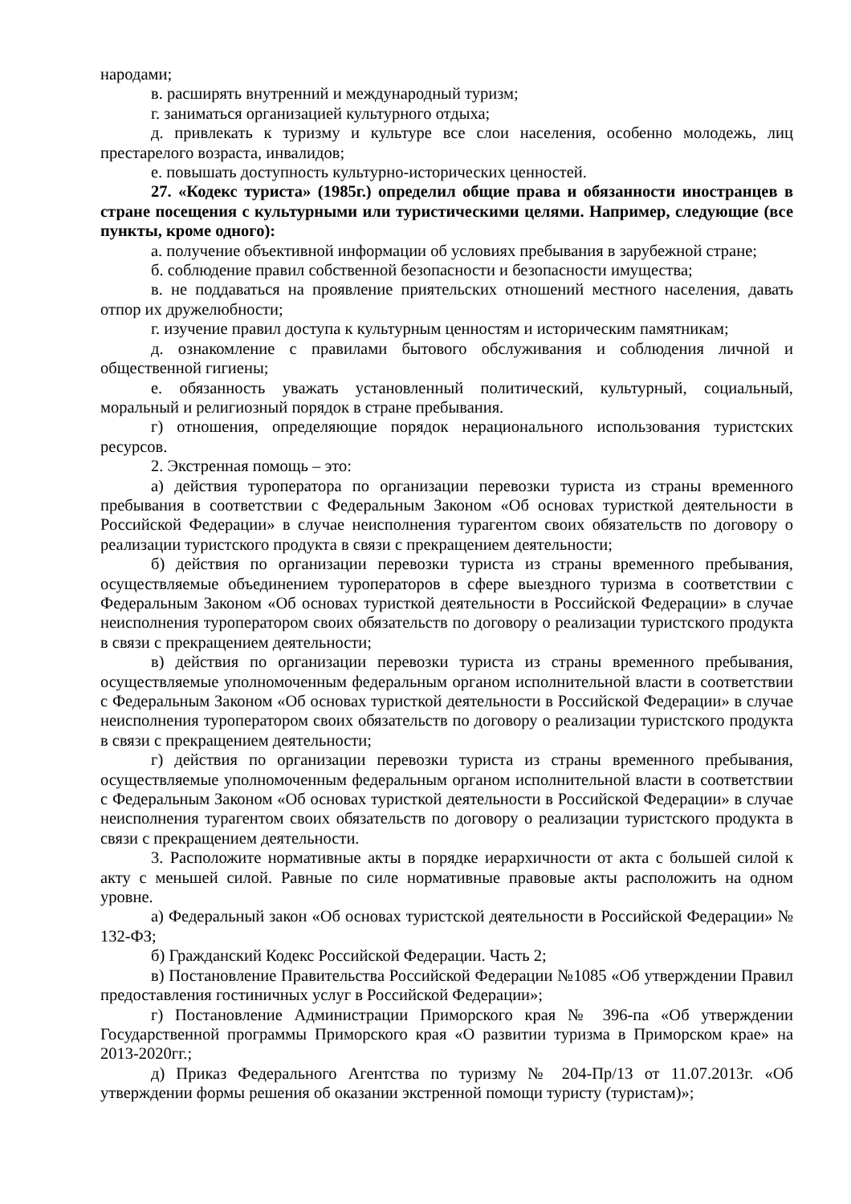народами;
в. расширять внутренний и международный туризм;
г. заниматься организацией культурного отдыха;
д. привлекать к туризму и культуре все слои населения, особенно молодежь, лиц престарелого возраста, инвалидов;
е. повышать доступность культурно-исторических ценностей.
27. «Кодекс туриста» (1985г.) определил общие права и обязанности иностранцев в стране посещения с культурными или туристическими целями. Например, следующие (все пункты, кроме одного):
а. получение объективной информации об условиях пребывания в зарубежной стране;
б. соблюдение правил собственной безопасности и безопасности имущества;
в. не поддаваться на проявление приятельских отношений местного населения, давать отпор их дружелюбности;
г. изучение правил доступа к культурным ценностям и историческим памятникам;
д. ознакомление с правилами бытового обслуживания и соблюдения личной и общественной гигиены;
е. обязанность уважать установленный политический, культурный, социальный, моральный и религиозный порядок в стране пребывания.
г) отношения, определяющие порядок нерационального использования туристских ресурсов.
2. Экстренная помощь – это:
а) действия туроператора по организации перевозки туриста из страны временного пребывания в соответствии с Федеральным Законом «Об основах туристкой деятельности в Российской Федерации» в случае неисполнения турагентом своих обязательств по договору о реализации туристского продукта в связи с прекращением деятельности;
б) действия по организации перевозки туриста из страны временного пребывания, осуществляемые объединением туроператоров в сфере выездного туризма в соответствии с Федеральным Законом «Об основах туристкой деятельности в Российской Федерации» в случае неисполнения туроператором своих обязательств по договору о реализации туристского продукта в связи с прекращением деятельности;
в) действия по организации перевозки туриста из страны временного пребывания, осуществляемые уполномоченным федеральным органом исполнительной власти в соответствии с Федеральным Законом «Об основах туристкой деятельности в Российской Федерации» в случае неисполнения туроператором своих обязательств по договору о реализации туристского продукта в связи с прекращением деятельности;
г) действия по организации перевозки туриста из страны временного пребывания, осуществляемые уполномоченным федеральным органом исполнительной власти в соответствии с Федеральным Законом «Об основах туристкой деятельности в Российской Федерации» в случае неисполнения турагентом своих обязательств по договору о реализации туристского продукта в связи с прекращением деятельности.
3. Расположите нормативные акты в порядке иерархичности от акта с большей силой к акту с меньшей силой. Равные по силе нормативные правовые акты расположить на одном уровне.
а) Федеральный закон «Об основах туристской деятельности в Российской Федерации» № 132-ФЗ;
б) Гражданский Кодекс Российской Федерации. Часть 2;
в) Постановление Правительства Российской Федерации №1085 «Об утверждении Правил предоставления гостиничных услуг в Российской Федерации»;
г) Постановление Администрации Приморского края № 396-па «Об утверждении Государственной программы Приморского края «О развитии туризма в Приморском крае» на 2013-2020гг.;
д) Приказ Федерального Агентства по туризму № 204-Пр/13 от 11.07.2013г. «Об утверждении формы решения об оказании экстренной помощи туристу (туристам)»;